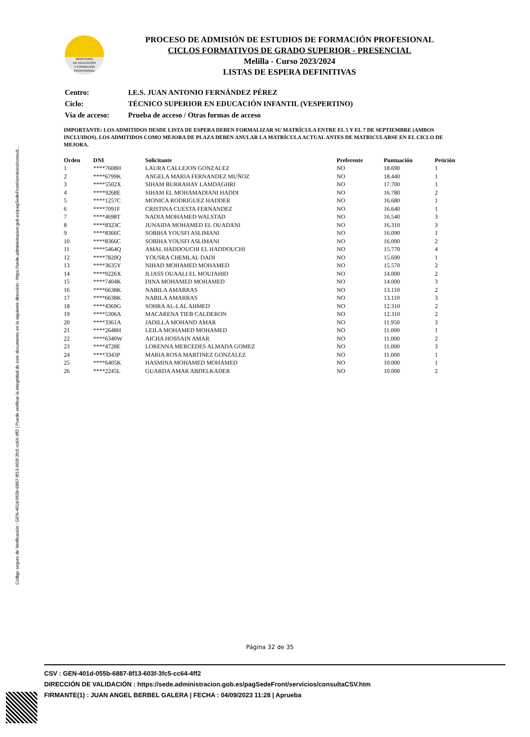Código seguro de Verificación : GEN-401d-055b-6887-8f13-603f-3fc5-cc64-4ff2 | Puede verificar la integridad de este documento en la siguiente dirección : https://sede.administracion.gob.es/pagSedeFront/servicios/consult...
MINISTERIO
DE EDUCACIÓN
Y FORMACIÓN
PROFESIONAL
PROCESO DE ADMISIÓN DE ESTUDIOS DE FORMACIÓN PROFESIONAL
CICLOS FORMATIVOS DE GRADO SUPERIOR - PRESENCIAL
Melilla - Curso 2023/2024
LISTAS DE ESPERA DEFINITIVAS
| Centro: | I.E.S. JUAN ANTONIO FERNÁNDEZ PÉREZ |
| Ciclo: | TÉCNICO SUPERIOR EN EDUCACIÓN INFANTIL (VESPERTINO) |
| Vía de acceso: | Prueba de acceso / Otras formas de acceso |
IMPORTANTE: LOS ADMITIDOS DESDE LISTA DE ESPERA DEBEN FORMALIZAR SU MATRÍCULA ENTRE EL 5 Y EL 7 DE SEPTIEMBRE (AMBOS INCLUIDOS). LOS ADMITIDOS COMO MEJORA DE PLAZA DEBEN ANULAR LA MATRÍCULA ACTUAL ANTES DE MATRICULARSE EN EL CICLO DE MEJORA.
| Orden | DNI | Solicitante | Preferente | Puntuación | Petición |
| --- | --- | --- | --- | --- | --- |
| 1 | ****7608H | LAURA CALLEJON GONZALEZ | NO | 18.690 | 1 |
| 2 | ****6799K | ANGELA MARIA FERNANDEZ MUÑOZ | NO | 18.440 | 1 |
| 3 | ****5502X | SIHAM BURRAHAY LAMDAGHRI | NO | 17.700 | 1 |
| 4 | ****9268E | SIHAM EL MOHAMADIANI HADDI | NO | 16.780 | 2 |
| 5 | ****1257C | MONICA RODRIGUEZ HADDER | NO | 16.680 | 1 |
| 6 | ****7091F | CRISTINA CUESTA FERNANDEZ | NO | 16.640 | 1 |
| 7 | ****4698T | NADIA MOHAMED WALSTAD | NO | 16.540 | 3 |
| 8 | ****8323C | JUNAIDA MOHAMED EL OUADANI | NO | 16.310 | 3 |
| 9 | ****8366C | SOBIHA YOUSFI ASLIMANI | NO | 16.090 | 1 |
| 10 | ****8366C | SOBIHA YOUSFI ASLIMANI | NO | 16.090 | 2 |
| 11 | ****5464Q | AMAL HADDOUCHI EL HADDOUCHI | NO | 15.770 | 4 |
| 12 | ****7820Q | YOUSRA CHEMLAL DADI | NO | 15.690 | 1 |
| 13 | ****3635Y | NIHAD MOHAMED MOHAMED | NO | 15.570 | 2 |
| 14 | ****9226X | ILIASS OUAALI EL MOUJAHID | NO | 14.000 | 2 |
| 15 | ****7404K | DINA MOHAMED MOHAMED | NO | 14.000 | 3 |
| 16 | ****6638K | NABILA AMARRAS | NO | 13.110 | 2 |
| 17 | ****6638K | NABILA AMARRAS | NO | 13.110 | 3 |
| 18 | ****4369G | SOHRA AL-LAL AHMED | NO | 12.310 | 2 |
| 19 | ****5306A | MACARENA TIEB CALDERON | NO | 12.310 | 2 |
| 20 | ****3361A | JADILLA MOHAND AMAR | NO | 11.950 | 3 |
| 21 | ****2648H | LEILA MOHAMED MOHAMED | NO | 11.000 | 1 |
| 22 | ****6340W | AICHA HOSSAIN AMAR | NO | 11.000 | 2 |
| 23 | ****4728E | LORENNA MERCEDES ALMADA GOMEZ | NO | 11.000 | 3 |
| 24 | ****3343P | MARIA ROSA MARTINEZ GONZALEZ | NO | 11.000 | 1 |
| 25 | ****6405K | HASMINA MOHAMED MOHAMED | NO | 10.000 | 1 |
| 26 | ****2245L | GUARDA AMAR ABDELKADER | NO | 10.000 | 2 |
Página 32 de 35
CSV : GEN-401d-055b-6887-8f13-603f-3fc5-cc64-4ff2
DIRECCIÓN DE VALIDACIÓN : https://sede.administracion.gob.es/pagSedeFront/servicios/consultaCSV.htm
FIRMANTE(1) : JUAN ANGEL BERBEL GALERA | FECHA : 04/09/2023 11:28 | Aprueba